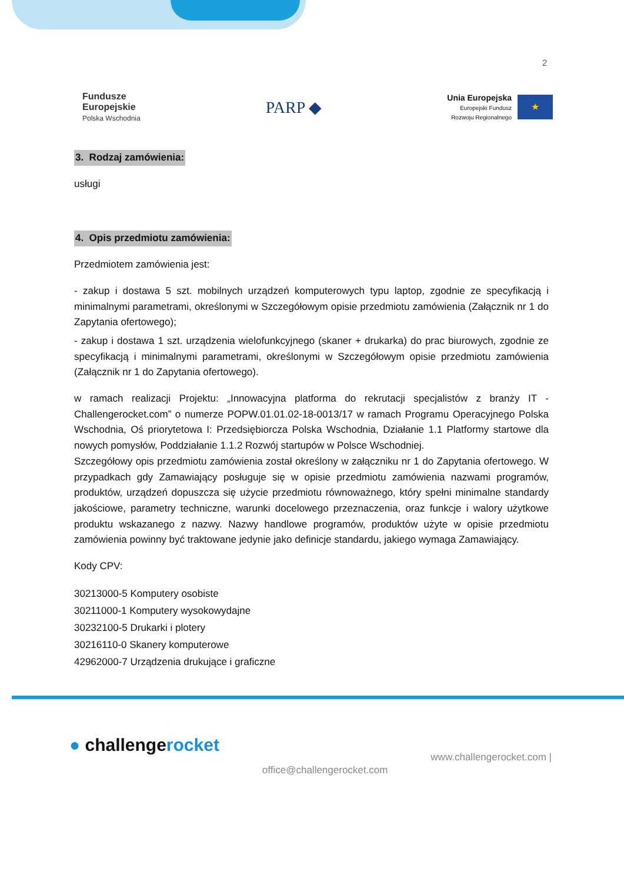2
Fundusze
Europejskie
Polska Wschodnia
PARP ◆
Unia Europejska
Europejski Fundusz
Rozwoju Regionalnego
★
3. Rodzaj zamówienia:
usługi
4. Opis przedmiotu zamówienia:
Przedmiotem zamówienia jest:
- zakup i dostawa 5 szt. mobilnych urządzeń komputerowych typu laptop, zgodnie ze specyfikacją i minimalnymi parametrami, określonymi w Szczegółowym opisie przedmiotu zamówienia (Załącznik nr 1 do Zapytania ofertowego);
- zakup i dostawa 1 szt. urządzenia wielofunkcyjnego (skaner + drukarka) do prac biurowych, zgodnie ze specyfikacją i minimalnymi parametrami, określonymi w Szczegółowym opisie przedmiotu zamówienia (Załącznik nr 1 do Zapytania ofertowego).
w ramach realizacji Projektu: „Innowacyjna platforma do rekrutacji specjalistów z branży IT - Challengerocket.com” o numerze POPW.01.01.02-18-0013/17 w ramach Programu Operacyjnego Polska Wschodnia, Oś priorytetowa I: Przedsiębiorcza Polska Wschodnia, Działanie 1.1 Platformy startowe dla nowych pomysłów, Poddziałanie 1.1.2 Rozwój startupów w Polsce Wschodniej.
Szczegółowy opis przedmiotu zamówienia został określony w załączniku nr 1 do Zapytania ofertowego. W przypadkach gdy Zamawiający posługuje się w opisie przedmiotu zamówienia nazwami programów, produktów, urządzeń dopuszcza się użycie przedmiotu równoważnego, który spełni minimalne standardy jakościowe, parametry techniczne, warunki docelowego przeznaczenia, oraz funkcje i walory użytkowe produktu wskazanego z nazwy. Nazwy handlowe programów, produktów użyte w opisie przedmiotu zamówienia powinny być traktowane jedynie jako definicje standardu, jakiego wymaga Zamawiający.
Kody CPV:
30213000-5 Komputery osobiste
30211000-1 Komputery wysokowydajne
30232100-5 Drukarki i plotery
30216110-0 Skanery komputerowe
42962000-7 Urządzenia drukujące i graficzne
● challengerocket
office@challengerocket.com
www.challengerocket.com |